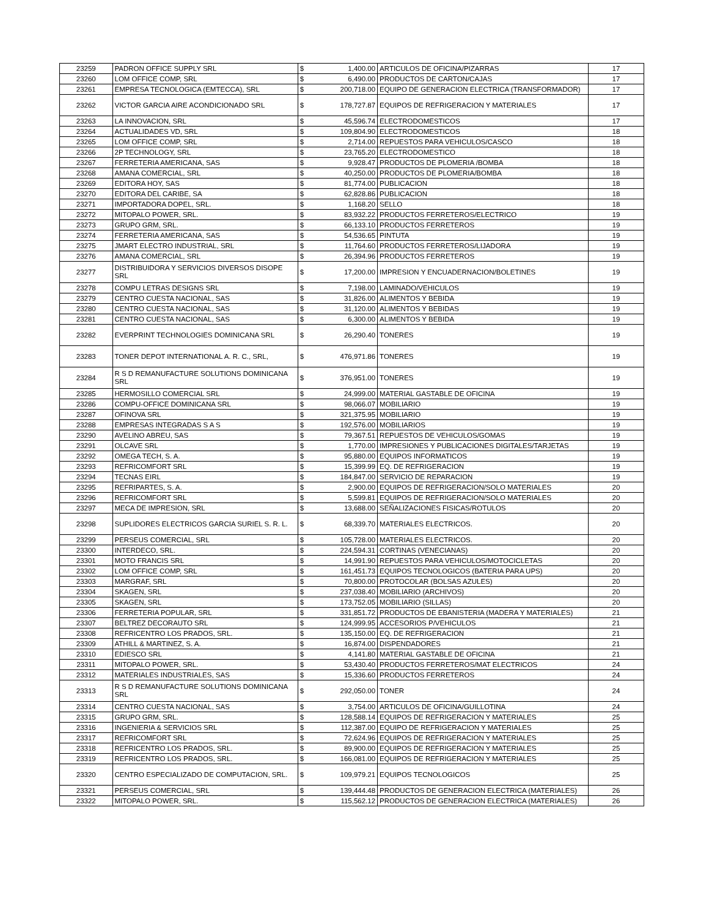| 23259 | PADRON OFFICE SUPPLY SRL | $ | 1,400.00 | ARTICULOS DE OFICINA/PIZARRAS | 17 |
| 23260 | LOM OFFICE COMP, SRL | $ | 6,490.00 | PRODUCTOS DE CARTON/CAJAS | 17 |
| 23261 | EMPRESA TECNOLOGICA (EMTECCA), SRL | $ | 200,718.00 | EQUIPO DE GENERACION ELECTRICA (TRANSFORMADOR) | 17 |
| 23262 | VICTOR GARCIA AIRE ACONDICIONADO SRL | $ | 178,727.87 | EQUIPOS DE REFRIGERACION Y MATERIALES | 17 |
| 23263 | LA INNOVACION, SRL | $ | 45,596.74 | ELECTRODOMESTICOS | 17 |
| 23264 | ACTUALIDADES VD, SRL | $ | 109,804.90 | ELECTRODOMESTICOS | 18 |
| 23265 | LOM OFFICE COMP, SRL | $ | 2,714.00 | REPUESTOS PARA VEHICULOS/CASCO | 18 |
| 23266 | 2P TECHNOLOGY, SRL | $ | 23,765.20 | ELECTRODOMESTICO | 18 |
| 23267 | FERRETERIA AMERICANA, SAS | $ | 9,928.47 | PRODUCTOS DE PLOMERIA /BOMBA | 18 |
| 23268 | AMANA COMERCIAL, SRL | $ | 40,250.00 | PRODUCTOS DE PLOMERIA/BOMBA | 18 |
| 23269 | EDITORA HOY, SAS | $ | 81,774.00 | PUBLICACION | 18 |
| 23270 | EDITORA DEL CARIBE, SA | $ | 62,828.86 | PUBLICACION | 18 |
| 23271 | IMPORTADORA DOPEL, SRL. | $ | 1,168.20 | SELLO | 18 |
| 23272 | MITOPALO POWER, SRL. | $ | 83,932.22 | PRODUCTOS FERRETEROS/ELECTRICO | 19 |
| 23273 | GRUPO GRM, SRL. | $ | 66,133.10 | PRODUCTOS FERRETEROS | 19 |
| 23274 | FERRETERIA AMERICANA, SAS | $ | 54,536.65 | PINTUTA | 19 |
| 23275 | JMART ELECTRO INDUSTRIAL, SRL | $ | 11,764.60 | PRODUCTOS FERRETEROS/LIJADORA | 19 |
| 23276 | AMANA COMERCIAL, SRL | $ | 26,394.96 | PRODUCTOS FERRETEROS | 19 |
| 23277 | DISTRIBUIDORA Y SERVICIOS DIVERSOS DISOPE SRL | $ | 17,200.00 | IMPRESION Y ENCUADERNACION/BOLETINES | 19 |
| 23278 | COMPU LETRAS DESIGNS SRL | $ | 7,198.00 | LAMINADO/VEHICULOS | 19 |
| 23279 | CENTRO CUESTA NACIONAL, SAS | $ | 31,826.00 | ALIMENTOS Y BEBIDA | 19 |
| 23280 | CENTRO CUESTA NACIONAL, SAS | $ | 31,120.00 | ALIMENTOS Y BEBIDAS | 19 |
| 23281 | CENTRO CUESTA NACIONAL, SAS | $ | 6,300.00 | ALIMENTOS Y BEBIDA | 19 |
| 23282 | EVERPRINT TECHNOLOGIES DOMINICANA SRL | $ | 26,290.40 | TONERES | 19 |
| 23283 | TONER DEPOT INTERNATIONAL A. R. C., SRL, | $ | 476,971.86 | TONERES | 19 |
| 23284 | R S D REMANUFACTURE SOLUTIONS DOMINICANA SRL | $ | 376,951.00 | TONERES | 19 |
| 23285 | HERMOSILLO COMERCIAL SRL | $ | 24,999.00 | MATERIAL GASTABLE DE OFICINA | 19 |
| 23286 | COMPU-OFFICE DOMINICANA SRL | $ | 98,066.07 | MOBILIARIO | 19 |
| 23287 | OFINOVA SRL | $ | 321,375.95 | MOBILIARIO | 19 |
| 23288 | EMPRESAS INTEGRADAS S A S | $ | 192,576.00 | MOBILIARIOS | 19 |
| 23290 | AVELINO ABREU, SAS | $ | 79,367.51 | REPUESTOS DE VEHICULOS/GOMAS | 19 |
| 23291 | OLCAVE SRL | $ | 1,770.00 | IMPRESIONES Y PUBLICACIONES DIGITALES/TARJETAS | 19 |
| 23292 | OMEGA TECH, S. A. | $ | 95,880.00 | EQUIPOS INFORMATICOS | 19 |
| 23293 | REFRICOMFORT SRL | $ | 15,399.99 | EQ. DE REFRIGERACION | 19 |
| 23294 | TECNAS EIRL | $ | 184,847.00 | SERVICIO DE REPARACION | 19 |
| 23295 | REFRIPARTES, S. A. | $ | 2,900.00 | EQUIPOS DE REFRIGERACION/SOLO MATERIALES | 20 |
| 23296 | REFRICOMFORT SRL | $ | 5,599.81 | EQUIPOS DE REFRIGERACION/SOLO MATERIALES | 20 |
| 23297 | MECA DE IMPRESION, SRL | $ | 13,688.00 | SEÑALIZACIONES FISICAS/ROTULOS | 20 |
| 23298 | SUPLIDORES ELECTRICOS GARCIA SURIEL S. R. L. | $ | 68,339.70 | MATERIALES ELECTRICOS. | 20 |
| 23299 | PERSEUS COMERCIAL, SRL | $ | 105,728.00 | MATERIALES ELECTRICOS. | 20 |
| 23300 | INTERDECO, SRL. | $ | 224,594.31 | CORTINAS (VENECIANAS) | 20 |
| 23301 | MOTO FRANCIS SRL | $ | 14,991.90 | REPUESTOS PARA VEHICULOS/MOTOCICLETAS | 20 |
| 23302 | LOM OFFICE COMP, SRL | $ | 161,451.73 | EQUIPOS TECNOLOGICOS (BATERIA PARA UPS) | 20 |
| 23303 | MARGRAF, SRL | $ | 70,800.00 | PROTOCOLAR (BOLSAS AZULES) | 20 |
| 23304 | SKAGEN, SRL | $ | 237,038.40 | MOBILIARIO (ARCHIVOS) | 20 |
| 23305 | SKAGEN, SRL | $ | 173,752.05 | MOBILIARIO (SILLAS) | 20 |
| 23306 | FERRETERIA POPULAR, SRL | $ | 331,851.72 | PRODUCTOS DE EBANISTERIA (MADERA Y MATERIALES) | 21 |
| 23307 | BELTREZ DECORAUTO SRL | $ | 124,999.95 | ACCESORIOS P/VEHICULOS | 21 |
| 23308 | REFRICENTRO LOS PRADOS, SRL. | $ | 135,150.00 | EQ. DE REFRIGERACION | 21 |
| 23309 | ATHILL & MARTINEZ, S. A. | $ | 16,874.00 | DISPENDADORES | 21 |
| 23310 | EDIESCO SRL | $ | 4,141.80 | MATERIAL GASTABLE DE OFICINA | 21 |
| 23311 | MITOPALO POWER, SRL. | $ | 53,430.40 | PRODUCTOS FERRETEROS/MAT ELECTRICOS | 24 |
| 23312 | MATERIALES INDUSTRIALES, SAS | $ | 15,336.60 | PRODUCTOS FERRETEROS | 24 |
| 23313 | R S D REMANUFACTURE SOLUTIONS DOMINICANA SRL | $ | 292,050.00 | TONER | 24 |
| 23314 | CENTRO CUESTA NACIONAL, SAS | $ | 3,754.00 | ARTICULOS DE OFICINA/GUILLOTINA | 24 |
| 23315 | GRUPO GRM, SRL. | $ | 128,588.14 | EQUIPOS DE REFRIGERACION Y MATERIALES | 25 |
| 23316 | INGENIERIA & SERVICIOS SRL | $ | 112,387.00 | EQUIPO DE REFRIGERACION Y MATERIALES | 25 |
| 23317 | REFRICOMFORT SRL | $ | 72,624.96 | EQUIPOS DE REFRIGERACION Y MATERIALES | 25 |
| 23318 | REFRICENTRO LOS PRADOS, SRL. | $ | 89,900.00 | EQUIPOS DE REFRIGERACION Y MATERIALES | 25 |
| 23319 | REFRICENTRO LOS PRADOS, SRL. | $ | 166,081.00 | EQUIPOS DE REFRIGERACION Y MATERIALES | 25 |
| 23320 | CENTRO ESPECIALIZADO DE COMPUTACION, SRL. | $ | 109,979.21 | EQUIPOS TECNOLOGICOS | 25 |
| 23321 | PERSEUS COMERCIAL, SRL | $ | 139,444.48 | PRODUCTOS DE GENERACION ELECTRICA (MATERIALES) | 26 |
| 23322 | MITOPALO POWER, SRL. | $ | 115,562.12 | PRODUCTOS DE GENERACION ELECTRICA (MATERIALES) | 26 |